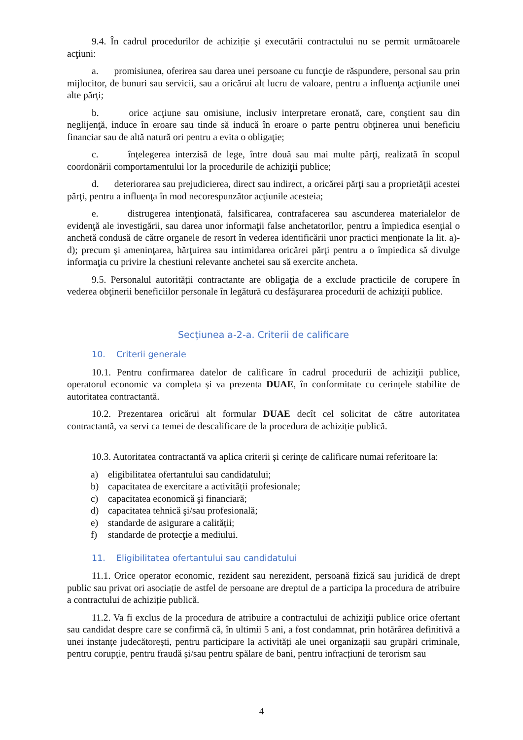9.4. În cadrul procedurilor de achiziție şi executării contractului nu se permit următoarele acţiuni:
a. promisiunea, oferirea sau darea unei persoane cu funcţie de răspundere, personal sau prin mijlocitor, de bunuri sau servicii, sau a oricărui alt lucru de valoare, pentru a influenţa acţiunile unei alte părţi;
b. orice acţiune sau omisiune, inclusiv interpretare eronată, care, conştient sau din neglijenţă, induce în eroare sau tinde să inducă în eroare o parte pentru obţinerea unui beneficiu financiar sau de altă natură ori pentru a evita o obligaţie;
c. înţelegerea interzisă de lege, între două sau mai multe părţi, realizată în scopul coordonării comportamentului lor la procedurile de achiziţii publice;
d. deteriorarea sau prejudicierea, direct sau indirect, a oricărei părţi sau a proprietăţii acestei părţi, pentru a influenţa în mod necorespunzător acţiunile acesteia;
e. distrugerea intenţionată, falsificarea, contrafacerea sau ascunderea materialelor de evidenţă ale investigării, sau darea unor informaţii false anchetatorilor, pentru a împiedica esenţial o anchetă condusă de către organele de resort în vederea identificării unor practici menționate la lit. a)-d); precum şi ameninţarea, hărţuirea sau intimidarea oricărei părţi pentru a o împiedica să divulge informaţia cu privire la chestiuni relevante anchetei sau să exercite ancheta.
9.5. Personalul autorității contractante are obligaţia de a exclude practicile de corupere în vederea obţinerii beneficiilor personale în legătură cu desfăşurarea procedurii de achiziţii publice.
Secțiunea a-2-a. Criterii de calificare
10. Criterii generale
10.1. Pentru confirmarea datelor de calificare în cadrul procedurii de achiziţii publice, operatorul economic va completa și va prezenta DUAE, în conformitate cu cerințele stabilite de autoritatea contractantă.
10.2. Prezentarea oricărui alt formular DUAE decît cel solicitat de către autoritatea contractantă, va servi ca temei de descalificare de la procedura de achiziție publică.
10.3. Autoritatea contractantă va aplica criterii și cerințe de calificare numai referitoare la:
a) eligibilitatea ofertantului sau candidatului;
b) capacitatea de exercitare a activității profesionale;
c) capacitatea economică şi financiară;
d) capacitatea tehnică şi/sau profesională;
e) standarde de asigurare a calității;
f) standarde de protecţie a mediului.
11. Eligibilitatea ofertantului sau candidatului
11.1. Orice operator economic, rezident sau nerezident, persoană fizică sau juridică de drept public sau privat ori asociație de astfel de persoane are dreptul de a participa la procedura de atribuire a contractului de achiziție publică.
11.2. Va fi exclus de la procedura de atribuire a contractului de achiziţii publice orice ofertant sau candidat despre care se confirmă că, în ultimii 5 ani, a fost condamnat, prin hotărârea definitivă a unei instanțe judecătorești, pentru participare la activități ale unei organizații sau grupări criminale, pentru corupție, pentru fraudă și/sau pentru spălare de bani, pentru infracțiuni de terorism sau
4